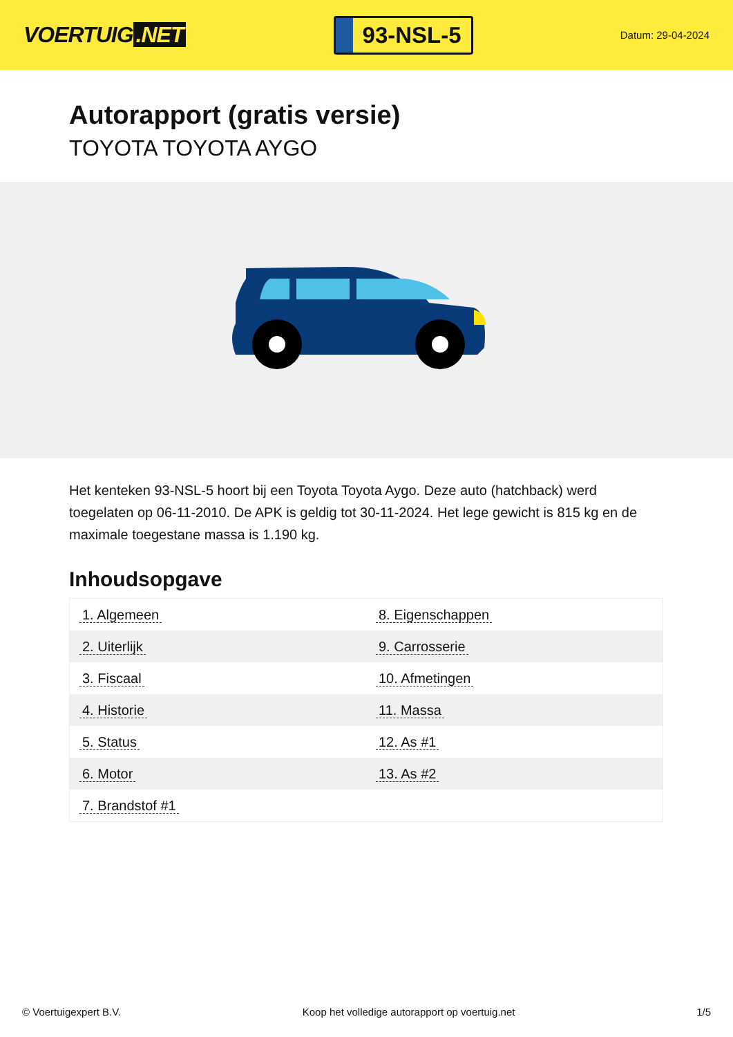VOERTUIG.NET
93-NSL-5
Datum: 29-04-2024
Autorapport (gratis versie)
TOYOTA TOYOTA AYGO
Het kenteken 93-NSL-5 hoort bij een Toyota Toyota Aygo. Deze auto (hatchback) werd toegelaten op 06-11-2010. De APK is geldig tot 30-11-2024. Het lege gewicht is 815 kg en de maximale toegestane massa is 1.190 kg.
Inhoudsopgave
| 1. Algemeen | 8. Eigenschappen |
| 2. Uiterlijk | 9. Carrosserie |
| 3. Fiscaal | 10. Afmetingen |
| 4. Historie | 11. Massa |
| 5. Status | 12. As #1 |
| 6. Motor | 13. As #2 |
| 7. Brandstof #1 | |
© Voertuigexpert B.V. Koop het volledige autorapport op voertuig.net
1/5